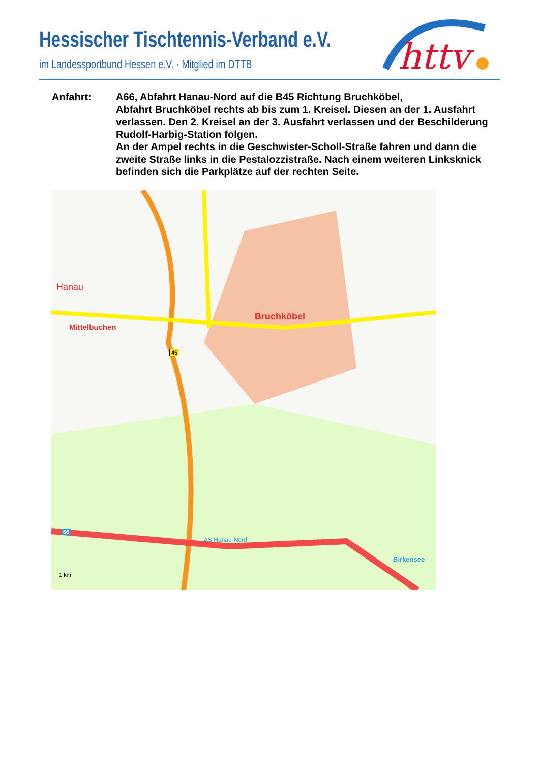Hessischer Tischtennis-Verband e.V.
im Landessportbund Hessen e.V. · Mitglied im DTTB
httv
Anfahrt: A66, Abfahrt Hanau-Nord auf die B45 Richtung Bruchköbel,
Abfahrt Bruchköbel rechts ab bis zum 1. Kreisel. Diesen an der 1. Ausfahrt verlassen. Den 2. Kreisel an der 3. Ausfahrt verlassen und der Beschilderung Rudolf-Harbig-Station folgen.
An der Ampel rechts in die Geschwister-Scholl-Straße fahren und dann die zweite Straße links in die Pestalozzistraße. Nach einem weiteren Linksknick befinden sich die Parkplätze auf der rechten Seite.
Hanau
Bruchköbel
Mittelbuchen
AS Hanau-Nord
66
45
Birkensee
1 km